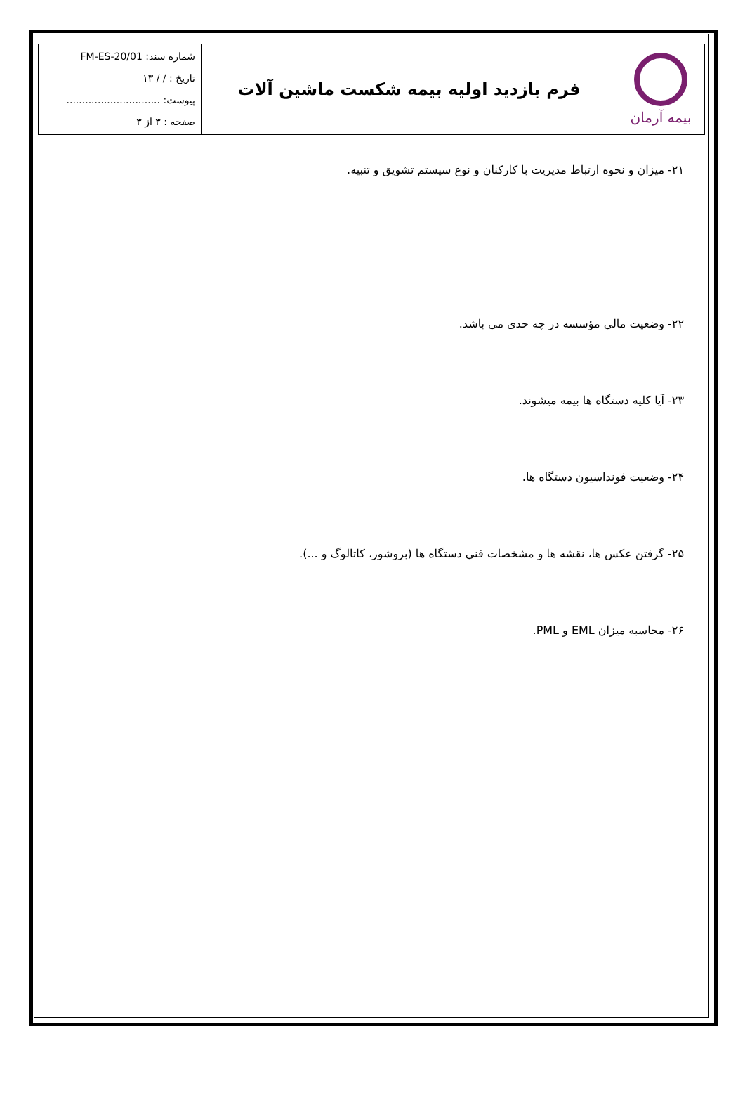| بیمه آرمان | فرم بازدید اولیه بیمه شکست ماشین آلات | شماره سند: FM-ES-20/01 تاریخ : / / ۱۳ پیوست: .............................. صفحه : ۳ از ۳ |
۲۱- میزان و نحوه ارتباط مدیریت با کارکنان و نوع سیستم تشویق و تنبیه.
۲۲- وضعیت مالی مؤسسه در چه حدی می باشد.
۲۳- آیا کلیه دستگاه ها بیمه میشوند.
۲۴- وضعیت فونداسیون دستگاه ها.
۲۵- گرفتن عکس ها، نقشه ها و مشخصات فنی دستگاه ها (بروشور، کاتالوگ و ...).
۲۶- محاسبه میزان EML و PML.